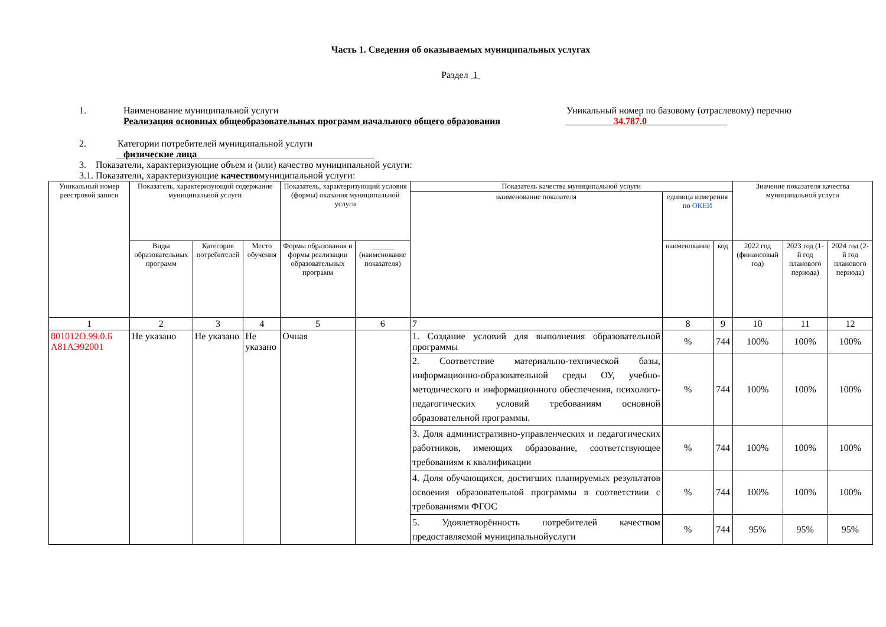Часть 1. Сведения об оказываемых муниципальных услугах
Раздел 1
1. Наименование муниципальной услуги
Реализация основных общеобразовательных программ начального общего образования
Уникальный номер по базовому (отраслевому) перечню
__________34.787.0_________________
2. Категории потребителей муниципальной услуги
физические лица _____________________________________
3. Показатели, характеризующие объем и (или) качество муниципальной услуги:
3.1. Показатели, характеризующие качествомуниципальной услуги:
| Уникальный номер реестровой записи | Показатель, характеризующий содержание муниципальной услуги | | | Показатель, характеризующий условия (формы) оказания муниципальной услуги | | Показатель качества муниципальной услуги | | | Значение показателя качества муниципальной услуги | | |
| --- | --- | --- | --- | --- | --- | --- | --- | --- | --- | --- | --- |
| | | | | | | наименование показателя | единица измерения по ОКЕИ | | | | |
| | Виды образовательных программ | Категория потребителей | Место обучения | Формы образования и формы реализации образовательных программ | ______ (наименование показателя) | | наименование | код | 2022 год (финансовый год) | 2023 год (1-й год планового периода) | 2024 год (2-й год планового периода) |
| 1 | 2 | 3 | 4 | 5 | 6 | 7 | 8 | 9 | 10 | 11 | 12 |
| 801012О.99.0.Б А81АЭ92001 | Не указано | Не указано | Не указано | Очная | | 1. Создание условий для выполнения образовательной программы | % | 744 | 100% | 100% | 100% |
| | | | | | | 2. Соответствие материально-технической базы, информационно-образовательной среды ОУ, учебно-методического и информационного обеспечения, психолого-педагогических условий требованиям основной образовательной программы. | % | 744 | 100% | 100% | 100% |
| | | | | | | 3. Доля административно-управленческих и педагогических работников, имеющих образование, соответствующее требованиям к квалификации | % | 744 | 100% | 100% | 100% |
| | | | | | | 4. Доля обучающихся, достигших планируемых результатов освоения образовательной программы в соответствии с требованиями ФГОС | % | 744 | 100% | 100% | 100% |
| | | | | | | 5. Удовлетворённость потребителей качеством предоставляемой муниципальнойуслуги | % | 744 | 95% | 95% | 95% |